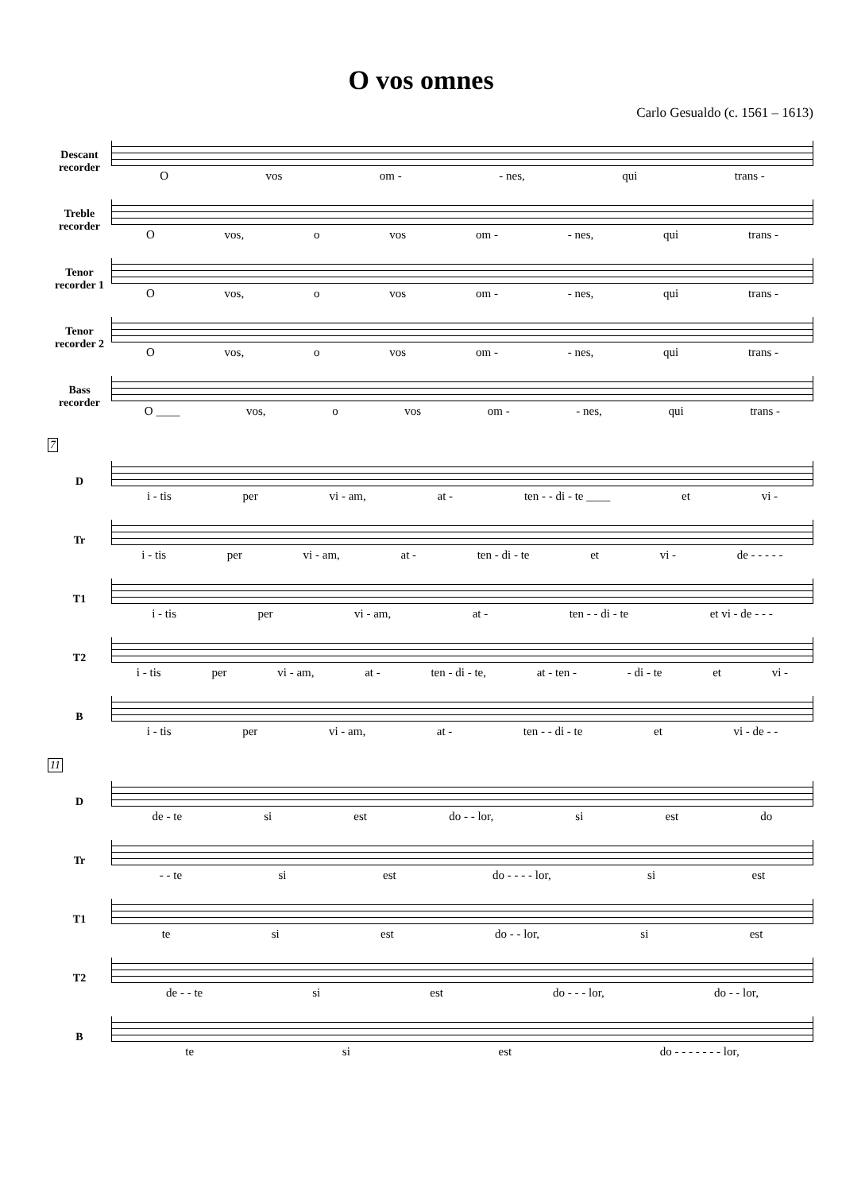O vos omnes
Carlo Gesualdo (c. 1561 – 1613)
Descant recorder
Ovos om - - nes, qui trans -
Treble recorder
Ovos, o vos om - - nes, qui trans -
Tenor recorder 1
Ovos, o vos om - - nes, qui trans -
Tenor recorder 2
Ovos, o vos om - - nes, qui trans -
Bass recorder
O ____ vos, o vos om - - nes, qui trans -
7
D
i - tis per vi - am, at - ten - - di - te ____ et vi -
Tr
i - tis per vi - am, at - ten - di - te et vi - de - - - - -
T1
i - tis per vi - am, at - ten - - di - te et vi - de - - -
T2
i - tis per vi - am, at - ten - di - te, at - ten - - di - te et vi -
B
i - tis per vi - am, at - ten - - di - te et vi - de - -
11
D
de - te si est do - - lor, si est do
Tr
- - te si est do - - - - lor, si est
T1
te si est do - - lor, si est
T2
de - - te si est do - - - lor, do - - lor,
B
te si est do - - - - - - - lor,